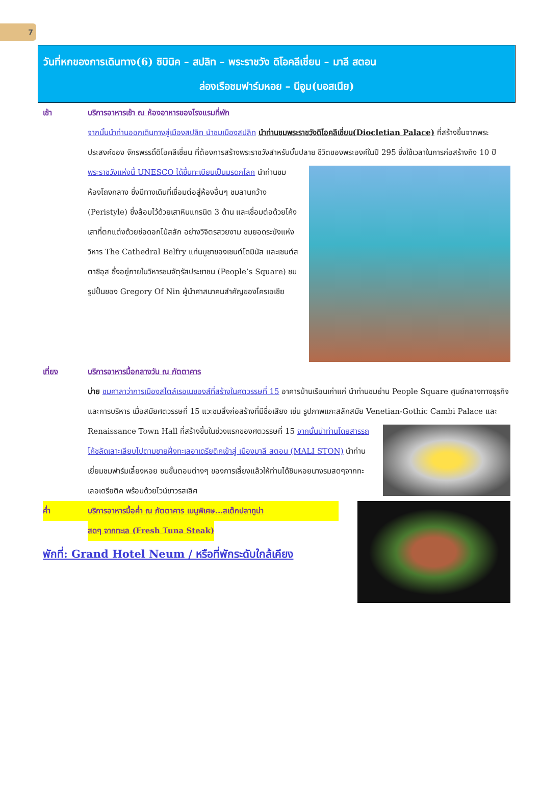7
วันที่หกของการเดินทาง(6) ซิบินิค – สปลิท – พระราชวัง ดิโอคลีเชี่ยน – มาลี สตอน
ล่องเรือชมฟาร์มหอย – นีอูม(บอสเนีย)
เช้า บริการอาหารเช้า ณ ห้องอาหารของโรงแรมที่พัก
จากนั้นนำท่านออกเดินทางสู่เมืองสปลิท นำชมเมืองสปลิท นำท่านชมพระราชวังดิโอคลีเชี่ยน(Diocletian Palace) ที่สร้างขึ้นจากพระประสงค์ของ จักรพรรดิ์ดิโอคลีเชี่ยน ที่ต้องการสร้างพระราชวังสำหรับบั้นปลาย
ชีวิตของพระองค์ในปี 295 ซึ่งใช้เวลาในการก่อสร้างถึง 10 ปี พระราชวังแห่งนี้ UNESCO ได้ขึ้นทะเบียนเป็นมรดกโลก นำท่านชม ห้องโถงกลาง ซึ่งมีทางเดินที่เชื่อมต่อสู่ห้องอื่นๆ ชมลานกว้าง (Peristyle) ซึ่งล้อมไว้ด้วยเสาหินแกรนิต 3 ด้าน และเชื่อมต่อด้วยโค้งเสาที่ตกแต่งด้วยช่อดอกไม้สลัก อย่างวิจิตรสวยงาม ชมยอดระฆังแห่งวิหาร The Cathedral Belfry แท่นบูชาของเซนต์โดมินัส และเซนต์สตาซิอุส ซึ่งอยู่ภายในวิหารชมจัตุรัสประชาชน (People’s Square) ชมรูปปั้นของ Gregory Of Nin ผู้นำศาสนาคนสำคัญของโครเอเชีย
เที่ยง บริการอาหารมื้อกลางวัน ณ ภัตตาคาร
บ่าย ชมศาลาว่าการเมืองสไตล์เรอเนซองส์ที่สร้างในศตวรรษที่ 15 อาคารบ้านเรือนเก่าแก่ นำท่านชมย่าน People Square ศูนย์กลางทางธุรกิจ และการบริหาร เมื่อสมัยศตวรรษที่ 15 แวะชมสิ่งก่อสร้างที่มีชื่อเสียง เช่น รูปภาพแกะสลักสมัย Venetian-Gothic Cambi Palace
และ Renaissance Town Hall ที่สร้างขึ้นในช่วงแรกของศตวรรษที่ 15 จากนั้นนำท่านโดยสารรถโค้ชลัดเลาะเลียบไปตามชายฝั่งทะเลอาเดรียติคเข้าสู่ เมืองมาลี สตอน (MALI STON) นำท่านเยี่ยมชมฟาร์มเลี้ยงหอย ชมขั้นตอนต่างๆ ของการเลี้ยงแล้วให้ท่านได้ชิมหอยนางรมสดๆจากทะเลอเดรียติค พร้อมด้วยไวน์ขาวรสเลิศ
ค่ำ บริการอาหารมื้อค่ำ ณ ภัตตาคาร เมนูพิเศษ...สเต๊กปลาทูน่า
สดๆ จากทะเล (Fresh Tuna Steak)
พักที่: Grand Hotel Neum / หรือที่พักระดับใกล้เคียง